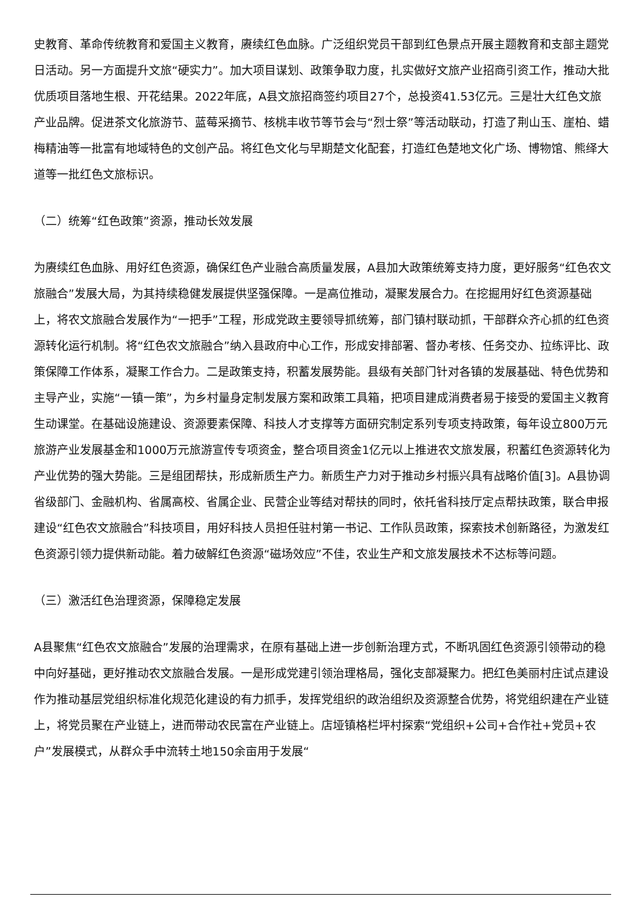史教育、革命传统教育和爱国主义教育，赓续红色血脉。广泛组织党员干部到红色景点开展主题教育和支部主题党日活动。另一方面提升文旅“硬实力”。加大项目谋划、政策争取力度，扎实做好文旅产业招商引资工作，推动大批优质项目落地生根、开花结果。2022年底，A县文旅招商签约项目27个，总投资41.53亿元。三是壮大红色文旅产业品牌。促进茶文化旅游节、蓝莓采摘节、核桃丰收节等节会与“烈士祭”等活动联动，打造了荆山玉、崖柏、蜡梅精油等一批富有地域特色的文创产品。将红色文化与早期楚文化配套，打造红色楚地文化广场、博物馆、熊绎大道等一批红色文旅标识。
（二）统筹“红色政策”资源，推动长效发展
为赓续红色血脉、用好红色资源，确保红色产业融合高质量发展，A县加大政策统筹支持力度，更好服务“红色农文旅融合”发展大局，为其持续稳健发展提供坚强保障。一是高位推动，凝聚发展合力。在挖掘用好红色资源基础上，将农文旅融合发展作为“一把手”工程，形成党政主要领导抓统筹，部门镇村联动抓，干部群众齐心抓的红色资源转化运行机制。将“红色农文旅融合”纳入县政府中心工作，形成安排部署、督办考核、任务交办、拉练评比、政策保障工作体系，凝聚工作合力。二是政策支持，积蓄发展势能。县级有关部门针对各镇的发展基础、特色优势和主导产业，实施“一镇一策”，为乡村量身定制发展方案和政策工具箱，把项目建成消费者易于接受的爱国主义教育生动课堂。在基础设施建设、资源要素保障、科技人才支撑等方面研究制定系列专项支持政策，每年设立800万元旅游产业发展基金和1000万元旅游宣传专项资金，整合项目资金1亿元以上推进农文旅发展，积蓄红色资源转化为产业优势的强大势能。三是组团帮扶，形成新质生产力。新质生产力对于推动乡村振兴具有战略价值[3]。A县协调省级部门、金融机构、省属高校、省属企业、民营企业等结对帮扶的同时，依托省科技厅定点帮扶政策，联合申报建设“红色农文旅融合”科技项目，用好科技人员担任驻村第一书记、工作队员政策，探索技术创新路径，为激发红色资源引领力提供新动能。着力破解红色资源“磁场效应”不佳，农业生产和文旅发展技术不达标等问题。
（三）激活红色治理资源，保障稳定发展
A县聚焦“红色农文旅融合”发展的治理需求，在原有基础上进一步创新治理方式，不断巩固红色资源引领带动的稳中向好基础，更好推动农文旅融合发展。一是形成党建引领治理格局，强化支部凝聚力。把红色美丽村庄试点建设作为推动基层党组织标准化规范化建设的有力抓手，发挥党组织的政治组织及资源整合优势，将党组织建在产业链上，将党员聚在产业链上，进而带动农民富在产业链上。店垭镇格栏坪村探索“党组织+公司+合作社+党员+农户”发展模式，从群众手中流转土地150余亩用于发展“